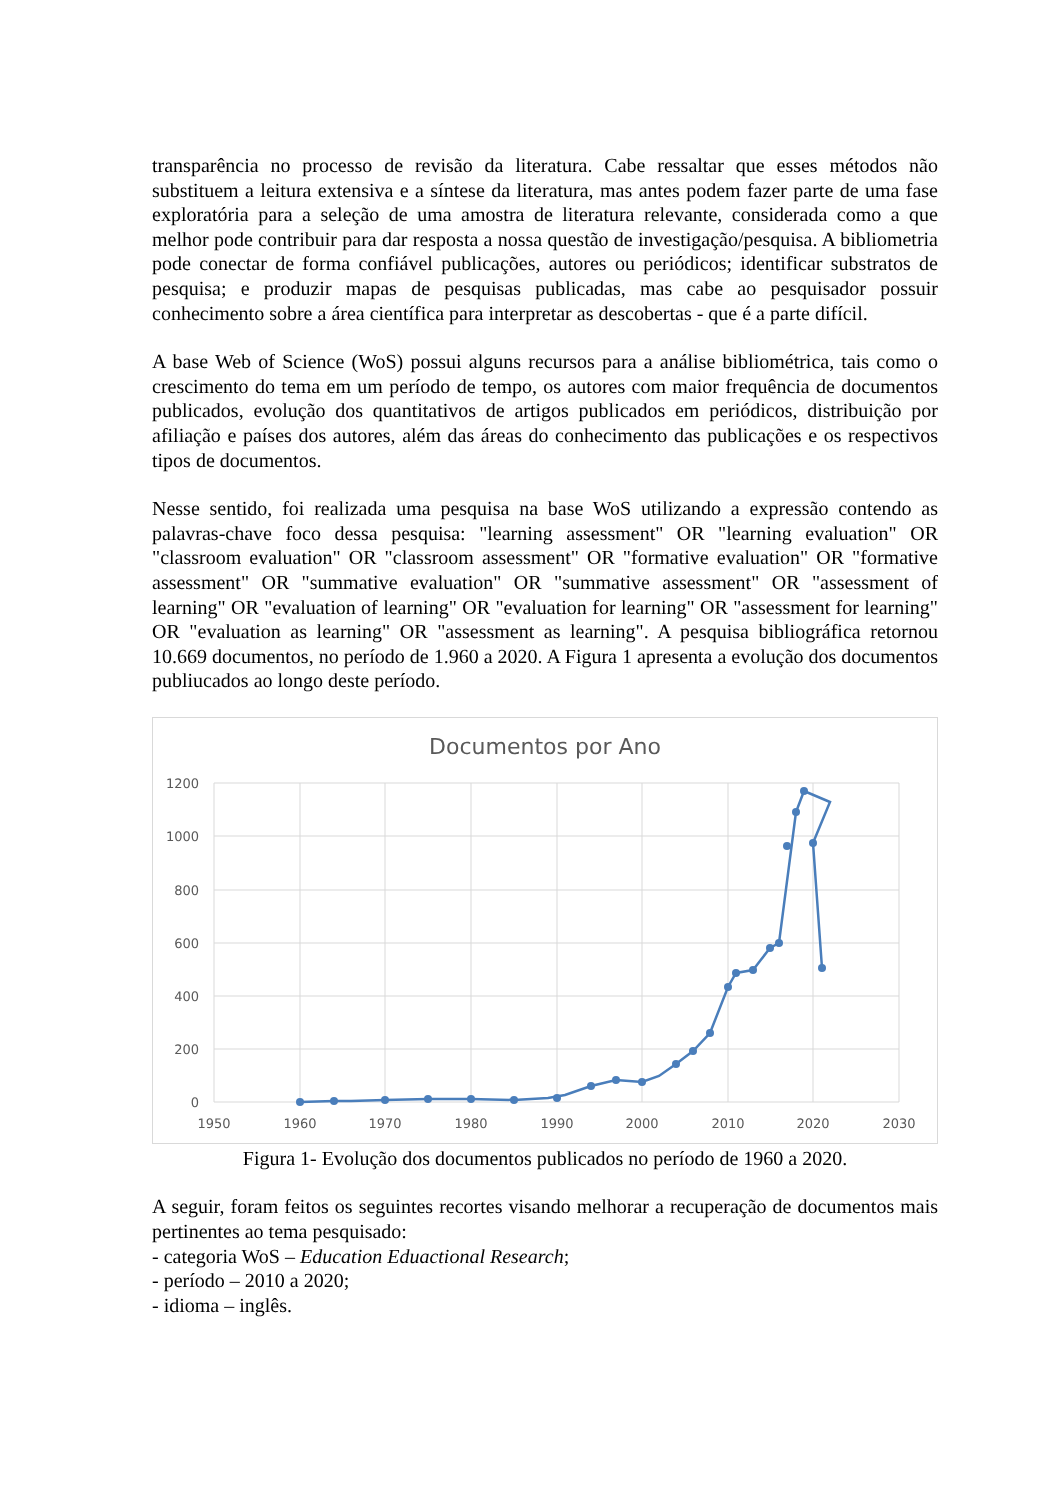transparência no processo de revisão da literatura. Cabe ressaltar que esses métodos não substituem a leitura extensiva e a síntese da literatura, mas antes podem fazer parte de uma fase exploratória para a seleção de uma amostra de literatura relevante, considerada como a que melhor pode contribuir para dar resposta a nossa questão de investigação/pesquisa. A bibliometria pode conectar de forma confiável publicações, autores ou periódicos; identificar substratos de pesquisa; e produzir mapas de pesquisas publicadas, mas cabe ao pesquisador possuir conhecimento sobre a área científica para interpretar as descobertas - que é a parte difícil.
A base Web of Science (WoS) possui alguns recursos para a análise bibliométrica, tais como o crescimento do tema em um período de tempo, os autores com maior frequência de documentos publicados, evolução dos quantitativos de artigos publicados em periódicos, distribuição por afiliação e países dos autores, além das áreas do conhecimento das publicações e os respectivos tipos de documentos.
Nesse sentido, foi realizada uma pesquisa na base WoS utilizando a expressão contendo as palavras-chave foco dessa pesquisa: "learning assessment" OR "learning evaluation" OR "classroom evaluation" OR "classroom assessment" OR "formative evaluation" OR "formative assessment" OR "summative evaluation" OR "summative assessment" OR "assessment of learning" OR "evaluation of learning" OR "evaluation for learning" OR "assessment for learning" OR "evaluation as learning" OR "assessment as learning". A pesquisa bibliográfica retornou 10.669 documentos, no período de 1.960 a 2020. A Figura 1 apresenta a evolução dos documentos publiucados ao longo deste período.
Documentos por Ano
1200
1000
800
600
400
200
0
1950
1960
1970
1980
1990
2000
2010
2020
2030
Figura 1- Evolução dos documentos publicados no período de 1960 a 2020.
A seguir, foram feitos os seguintes recortes visando melhorar a recuperação de documentos mais pertinentes ao tema pesquisado:
- categoria WoS – Education Eduactional Research;
- período – 2010 a 2020;
- idioma – inglês.